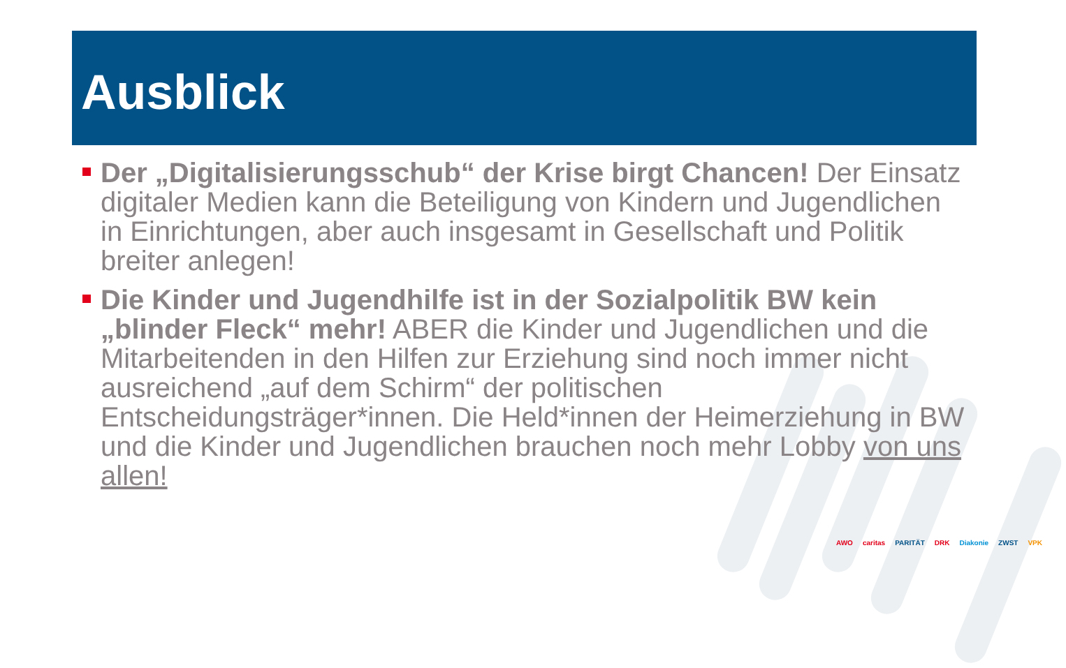Ausblick
Der „Digitalisierungsschub“ der Krise birgt Chancen! Der Einsatz digitaler Medien kann die Beteiligung von Kindern und Jugendlichen in Einrichtungen, aber auch insgesamt in Gesellschaft und Politik breiter anlegen!
Die Kinder und Jugendhilfe ist in der Sozialpolitik BW kein „blinder Fleck“ mehr! ABER die Kinder und Jugendlichen und die Mitarbeitenden in den Hilfen zur Erziehung sind noch immer nicht ausreichend „auf dem Schirm“ der politischen Entscheidungsträger*innen. Die Held*innen der Heimerziehung in BW und die Kinder und Jugendlichen brauchen noch mehr Lobby von uns allen!
AWO caritas PARITÄT DRK Diakonie ZWST VPK